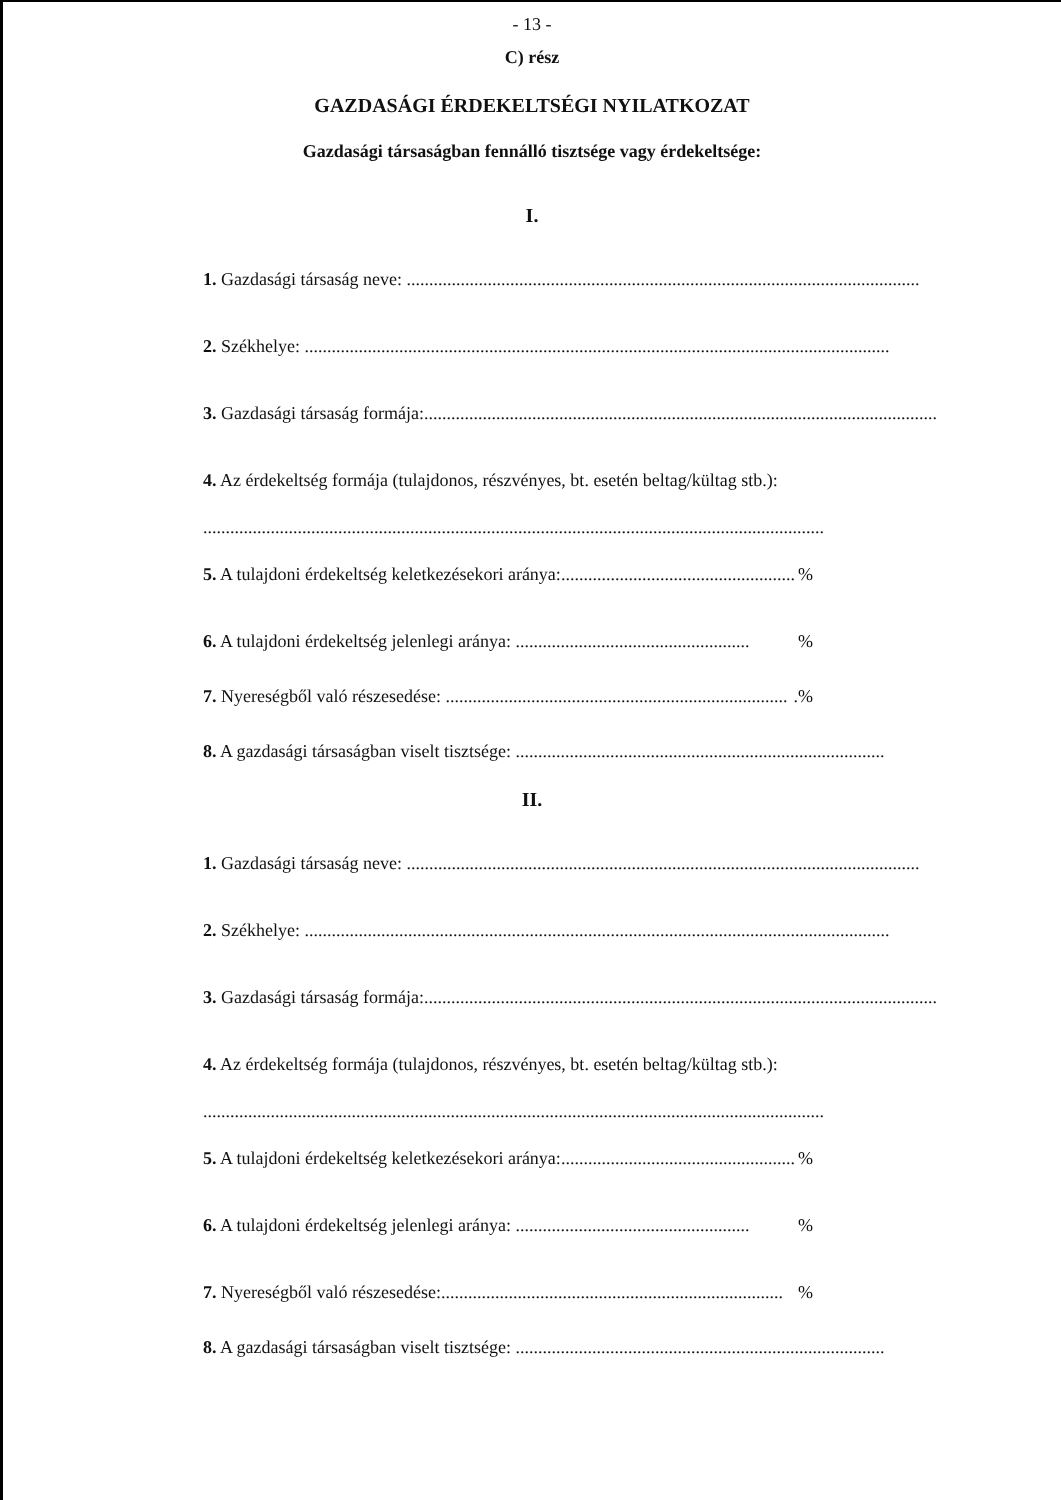- 13 -
C) rész
GAZDASÁGI ÉRDEKELTSÉGI NYILATKOZAT
Gazdasági társaságban fennálló tisztsége vagy érdekeltsége:
I.
1. Gazdasági társaság neve: ..................................................................................................................
2. Székhelye: ..................................................................................................................................
3. Gazdasági társaság formája:..................................................................................................................
4. Az érdekeltség formája (tulajdonos, részvényes, bt. esetén beltag/kültag stb.):
..........................................................................................................................................
5. A tulajdoni érdekeltség keletkezésekori aránya:.................................................... %
6. A tulajdoni érdekeltség jelenlegi aránya: .................................................... %
7. Nyereségből való részesedése: .............................................................................%
8. A gazdasági társaságban viselt tisztsége: ..................................................................................
II.
1. Gazdasági társaság neve: ..................................................................................................................
2. Székhelye: ..................................................................................................................................
3. Gazdasági társaság formája:..................................................................................................................
4. Az érdekeltség formája (tulajdonos, részvényes, bt. esetén beltag/kültag stb.):
..........................................................................................................................................
5. A tulajdoni érdekeltség keletkezésekori aránya:.................................................... %
6. A tulajdoni érdekeltség jelenlegi aránya: .................................................... %
7. Nyereségből való részesedése:............................................................................ %
8. A gazdasági társaságban viselt tisztsége: ..................................................................................